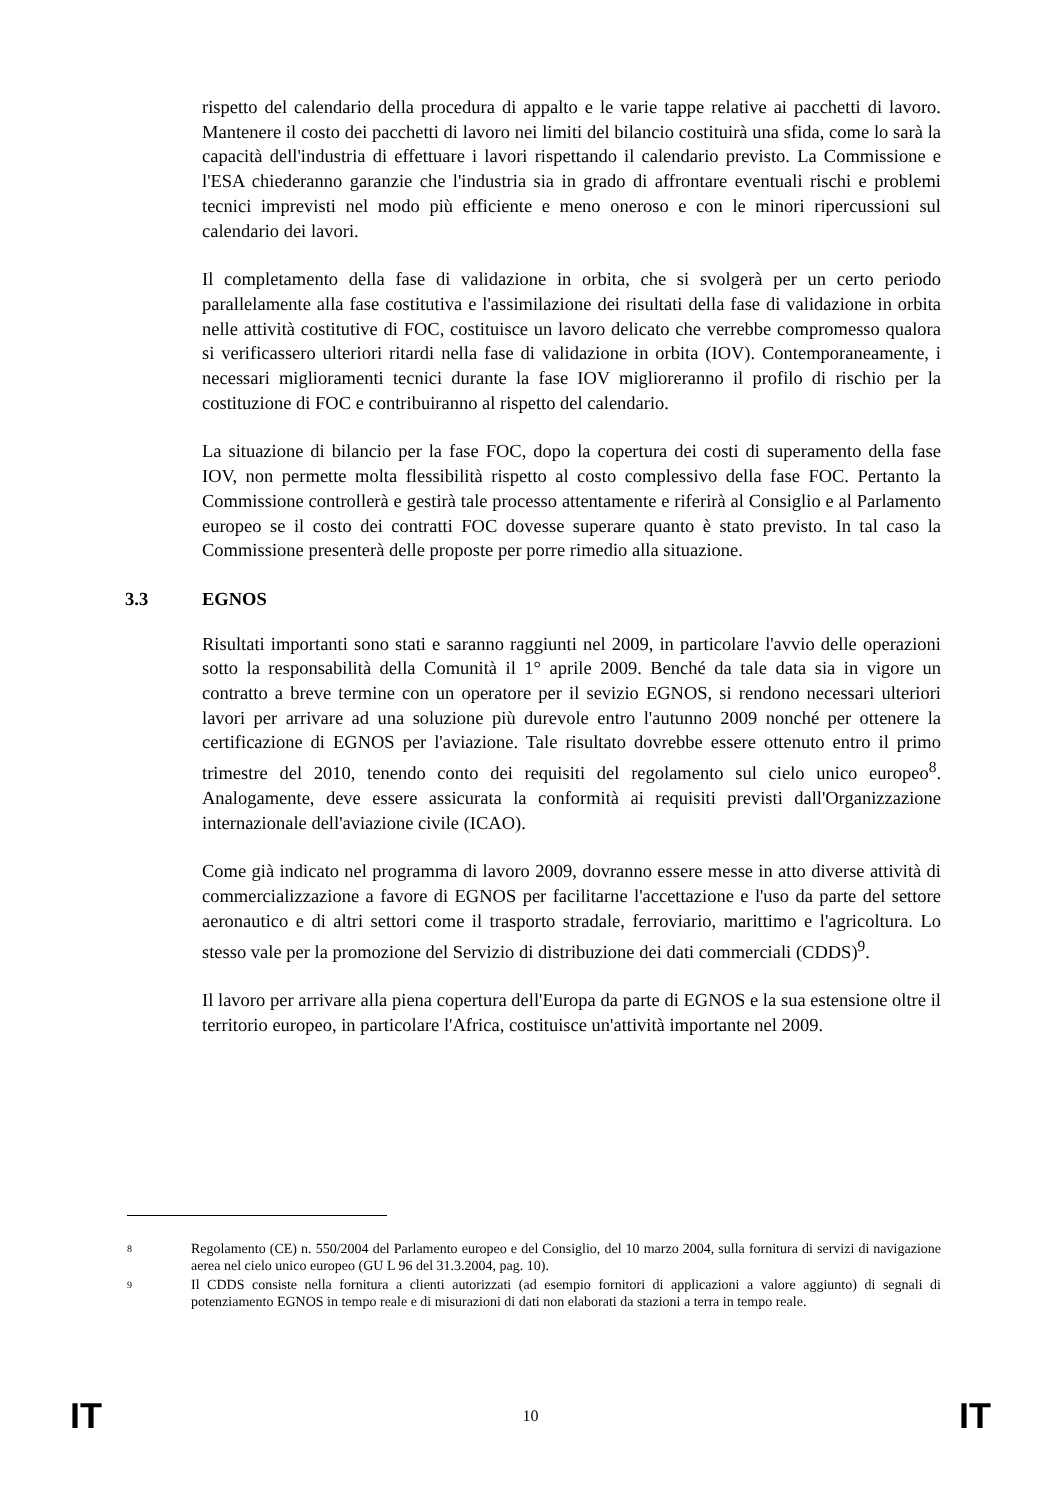rispetto del calendario della procedura di appalto e le varie tappe relative ai pacchetti di lavoro. Mantenere il costo dei pacchetti di lavoro nei limiti del bilancio costituirà una sfida, come lo sarà la capacità dell'industria di effettuare i lavori rispettando il calendario previsto. La Commissione e l'ESA chiederanno garanzie che l'industria sia in grado di affrontare eventuali rischi e problemi tecnici imprevisti nel modo più efficiente e meno oneroso e con le minori ripercussioni sul calendario dei lavori.
Il completamento della fase di validazione in orbita, che si svolgerà per un certo periodo parallelamente alla fase costitutiva e l'assimilazione dei risultati della fase di validazione in orbita nelle attività costitutive di FOC, costituisce un lavoro delicato che verrebbe compromesso qualora si verificassero ulteriori ritardi nella fase di validazione in orbita (IOV). Contemporaneamente, i necessari miglioramenti tecnici durante la fase IOV miglioreranno il profilo di rischio per la costituzione di FOC e contribuiranno al rispetto del calendario.
La situazione di bilancio per la fase FOC, dopo la copertura dei costi di superamento della fase IOV, non permette molta flessibilità rispetto al costo complessivo della fase FOC. Pertanto la Commissione controllerà e gestirà tale processo attentamente e riferirà al Consiglio e al Parlamento europeo se il costo dei contratti FOC dovesse superare quanto è stato previsto. In tal caso la Commissione presenterà delle proposte per porre rimedio alla situazione.
3.3 EGNOS
Risultati importanti sono stati e saranno raggiunti nel 2009, in particolare l'avvio delle operazioni sotto la responsabilità della Comunità il 1° aprile 2009. Benché da tale data sia in vigore un contratto a breve termine con un operatore per il sevizio EGNOS, si rendono necessari ulteriori lavori per arrivare ad una soluzione più durevole entro l'autunno 2009 nonché per ottenere la certificazione di EGNOS per l'aviazione. Tale risultato dovrebbe essere ottenuto entro il primo trimestre del 2010, tenendo conto dei requisiti del regolamento sul cielo unico europeo<sup>8</sup>. Analogamente, deve essere assicurata la conformità ai requisiti previsti dall'Organizzazione internazionale dell'aviazione civile (ICAO).
Come già indicato nel programma di lavoro 2009, dovranno essere messe in atto diverse attività di commercializzazione a favore di EGNOS per facilitarne l'accettazione e l'uso da parte del settore aeronautico e di altri settori come il trasporto stradale, ferroviario, marittimo e l'agricoltura. Lo stesso vale per la promozione del Servizio di distribuzione dei dati commerciali (CDDS)<sup>9</sup>.
Il lavoro per arrivare alla piena copertura dell'Europa da parte di EGNOS e la sua estensione oltre il territorio europeo, in particolare l'Africa, costituisce un'attività importante nel 2009.
8 Regolamento (CE) n. 550/2004 del Parlamento europeo e del Consiglio, del 10 marzo 2004, sulla fornitura di servizi di navigazione aerea nel cielo unico europeo (GU L 96 del 31.3.2004, pag. 10).
9 Il CDDS consiste nella fornitura a clienti autorizzati (ad esempio fornitori di applicazioni a valore aggiunto) di segnali di potenziamento EGNOS in tempo reale e di misurazioni di dati non elaborati da stazioni a terra in tempo reale.
IT 10 IT